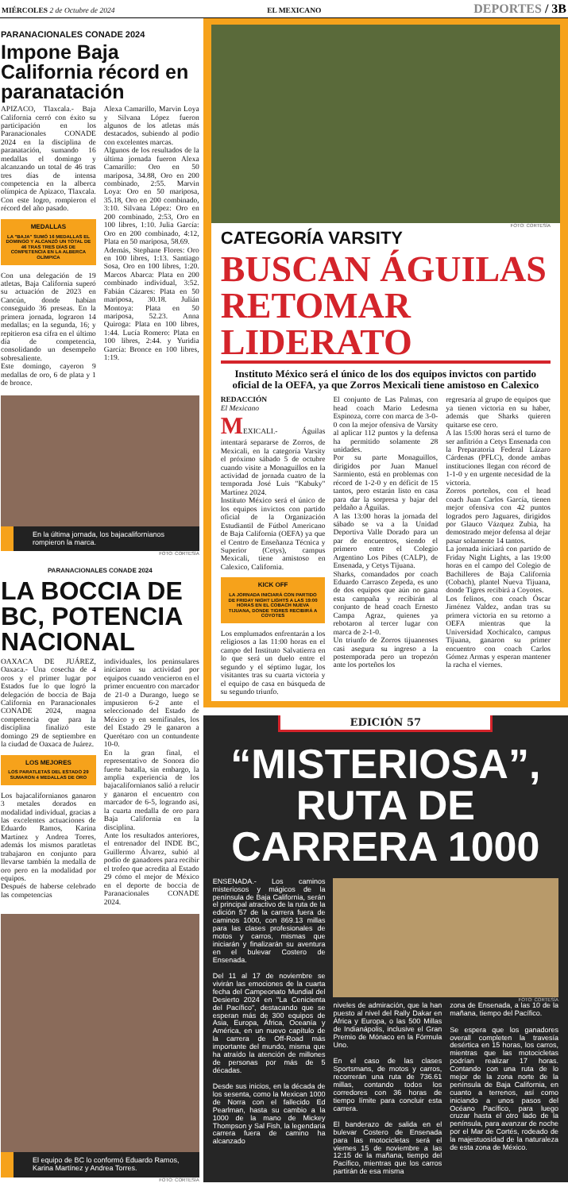MIÉRCOLES 2 de Octubre de 2024 EL MEXICANO DEPORTES / 3B
PARANACIONALES CONADE 2024
Impone Baja California récord en paranatación
APIZACO, Tlaxcala.- Baja California cerró con éxito su participación en los Paranacionales CONADE 2024 en la disciplina de paranatación, sumando 16 medallas el domingo y alcanzando un total de 46 tras tres días de intensa competencia en la alberca olímpica de Apizaco, Tlaxcala. Con este logro, rompieron el récord del año pasado.
MEDALLAS
LA "BAJA" SUMÓ 16 MEDALLAS EL DOMINGO Y ALCANZÓ UN TOTAL DE 46 TRAS TRES DÍAS DE COMPETENCIA EN LA ALBERCA OLÍMPICA
Con una delegación de 19 atletas, Baja California superó su actuación de 2023 en Cancún, donde habían conseguido 36 preseas. En la primera jornada, lograron 14 medallas; en la segunda, 16; y repitieron esa cifra en el último día de competencia, consolidando un desempeño sobresaliente.
Este domingo, cayeron 9 medallas de oro, 6 de plata y 1 de bronce.
Alexa Camarillo, Marvin Loya y Silvana López fueron algunos de los atletas más destacados, subiendo al podio con excelentes marcas.
Algunos de los resultados de la última jornada fueron Alexa Camarillo: Oro en 50 mariposa, 34.88, Oro en 200 combinado, 2:55. Marvin Loya: Oro en 50 mariposa, 35.18, Oro en 200 combinado, 3:10. Silvana López: Oro en 200 combinado, 2:53, Oro en 100 libres, 1:10. Julia García: Oro en 200 combinado, 4:12, Plata en 50 mariposa, 58.69.
Además, Stephane Flores: Oro en 100 libres, 1:13. Santiago Sosa, Oro en 100 libres, 1:20. Marcos Abarca: Plata en 200 combinado individual, 3:52. Fabián Cázares: Plata en 50 mariposa, 30.18. Julián Montoya: Plata en 50 mariposa, 52.23. Anna Quiroga: Plata en 100 libres, 1:44. Lucía Romero: Plata en 100 libres, 2:44. y Yuridia García: Bronce en 100 libres, 1:19.
En la última jornada, los bajacalifornianos rompieron la marca.
FOTO: CORTESÍA
PARANACIONALES CONADE 2024
LA BOCCIA DE BC, POTENCIA NACIONAL
OAXACA DE JUÁREZ, Oaxaca.- Una cosecha de 4 oros y el primer lugar por Estados fue lo que logró la delegación de boccia de Baja California en Paranacionales CONADE 2024, magna competencia que para la disciplina finalizó este domingo 29 de septiembre en la ciudad de Oaxaca de Juárez.
LOS MEJORES
LOS PARATLETAS DEL ESTADO 29 SUMARON 4 MEDALLAS DE ORO
Los bajacalifornianos ganaron 3 metales dorados en modalidad individual, gracias a las excelentes actuaciones de Eduardo Ramos, Karina Martínez y Andrea Torres, además los mismos paratletas trabajaron en conjunto para llevarse también la medalla de oro pero en la modalidad por equipos.
Después de haberse celebrado las competencias
individuales, los peninsulares iniciaron su actividad por equipos cuando vencieron en el primer encuentro con marcador de 21-0 a Durango, luego se impusieron 6-2 ante el seleccionado del Estado de México y en semifinales, los del Estado 29 le ganaron a Querétaro con un contundente 10-0.
En la gran final, el representativo de Sonora dio fuerte batalla, sin embargo, la amplia experiencia de los bajacalifornianos salió a relucir y ganaron el encuentro con marcador de 6-5, logrando así, la cuarta medalla de oro para Baja California en la disciplina.
Ante los resultados anteriores, el entrenador del INDE BC, Guillermo Álvarez, subió al podio de ganadores para recibir el trofeo que acredita al Estado 29 cómo el mejor de México en el deporte de boccia de Paranacionales CONADE 2024.
El equipo de BC lo conformó Eduardo Ramos, Karina Martínez y Andrea Torres.
FOTO: CORTESÍA
FOTO: CORTESÍA
CATEGORÍA VARSITY
BUSCAN ÁGUILAS RETOMAR LIDERATO
Instituto México será el único de los dos equipos invictos con partido oficial de la OEFA, ya que Zorros Mexicali tiene amistoso en Calexico
REDACCIÓN
El Mexicano
MEXICALI.- Águilas intentará separarse de Zorros, de Mexicali, en la categoría Varsity el próximo sábado 5 de octubre cuando visite a Monaguillos en la actividad de jornada cuatro de la temporada José Luis "Kabuky" Martínez 2024.
Instituto México será el único de los equipos invictos con partido oficial de la Organización Estudiantil de Fútbol Americano de Baja California (OEFA) ya que el Centro de Enseñanza Técnica y Superior (Cetys), campus Mexicali, tiene amistoso en Calexico, California.
KICK OFF
LA JORNADA INICIARÁ CON PARTIDO DE FRIDAY NIGHT LIGHTS A LAS 19:00 HORAS EN EL COBACH NUEVA TIJUANA, DONDE TIGRES RECIBIRÁ A COYOTES
Los emplumados enfrentarán a los religiosos a las 11:00 horas en el campo del Instituto Salvatierra en lo que será un duelo entre el segundo y el séptimo lugar, los visitantes tras su cuarta victoria y el equipo de casa en búsqueda de su segundo triunfo.
El conjunto de Las Palmas, con head coach Mario Ledesma Espinoza, corre con marca de 3-0-0 con la mejor ofensiva de Varsity al aplicar 112 puntos y la defensa ha permitido solamente 28 unidades.
Por su parte Monaguillos, dirigidos por Juan Manuel Sarmiento, está en problemas con récord de 1-2-0 y en déficit de 15 tantos, pero estarán listo en casa para dar la sorpresa y bajar del peldaño a Águilas.
A las 13:00 horas la jornada del sábado se va a la Unidad Deportiva Valle Dorado para un par de encuentros, siendo el primero entre el Colegio Argentino Los Pibes (CALP), de Ensenada, y Cetys Tijuana.
Sharks, comandados por coach Eduardo Carrasco Zepeda, es uno de dos equipos que aún no gana esta campaña y recibirán al conjunto de head coach Ernesto Campa Agraz, quienes ya rebotaron al tercer lugar con marca de 2-1-0.
Un triunfo de Zorros tijuanenses casi asegura su ingreso a la postemporada pero un tropezón ante los porteños los
regresaría al grupo de equipos que ya tienen victoria en su haber, además que Sharks quieren quitarse ese cero.
A las 15:00 horas será el turno de ser anfitrión a Cetys Ensenada con la Preparatoria Federal Lázaro Cárdenas (PFLC), donde ambas instituciones llegan con récord de 1-1-0 y en urgente necesidad de la victoria.
Zorros porteños, con el head coach Juan Carlos García, tienen mejor ofensiva con 42 puntos logrados pero Jaguares, dirigidos por Glauco Vázquez Zubia, ha demostrado mejor defensa al dejar pasar solamente 14 tantos.
La jornada iniciará con partido de Friday Night Lights, a las 19:00 horas en el campo del Colegio de Bachilleres de Baja California (Cobach), plantel Nueva Tijuana, donde Tigres recibirá a Coyotes.
Los felinos, con coach Óscar Jiménez Valdez, andan tras su primera victoria en su retorno a OEFA mientras que la Universidad Xochicalco, campus Tijuana, ganaron su primer encuentro con coach Carlos Gómez Armas y esperan mantener la racha el viernes.
EDICIÓN 57
“MISTERIOSA”, RUTA DE CARRERA 1000
ENSENADA.- Los caminos misteriosos y mágicos de la península de Baja California, serán el principal atractivo de la ruta de la edición 57 de la carrera fuera de caminos 1000, con 869.13 millas para las clases profesionales de motos y carros, mismas que iniciarán y finalizarán su aventura en el bulevar Costero de Ensenada.
Del 11 al 17 de noviembre se vivirán las emociones de la cuarta fecha del Campeonato Mundial del Desierto 2024 en "La Cenicienta del Pacífico", destacando que se esperan más de 300 equipos de Asia, Europa, África, Oceanía y América, en un nuevo capítulo de la carrera de Off-Road más importante del mundo, misma que ha atraído la atención de millones de personas por más de 5 décadas.
Desde sus inicios, en la década de los sesenta, como la Mexican 1000 de Norra con el fallecido Ed Pearlman, hasta su cambio a la 1000 de la mano de Mickey Thompson y Sal Fish, la legendaria carrera fuera de camino ha alcanzado
FOTO: CORTESÍA
niveles de admiración, que la han puesto al nivel del Rally Dakar en África y Europa, o las 500 Millas de Indianápolis, inclusive el Gran Premio de Mónaco en la Fórmula Uno.
En el caso de las clases Sportsmans, de motos y carros, recorrerán una ruta de 736.61 millas, contando todos los corredores con 36 horas de tiempo límite para concluir esta carrera.
El banderazo de salida en el bulevar Costero de Ensenada para las motocicletas será el viernes 15 de noviembre a las 12:15 de la mañana, tiempo del Pacífico, mientras que los carros partirán de esa misma
zona de Ensenada, a las 10 de la mañana, tiempo del Pacífico.
Se espera que los ganadores overall completen la travesía desértica en 15 horas, los carros, mientras que las motocicletas podrían realizar 17 horas. Contando con una ruta de lo mejor de la zona norte de la península de Baja California, en cuanto a terrenos, así como iniciando a unos pasos del Océano Pacífico, para luego cruzar hasta el otro lado de la península, para avanzar de noche por el Mar de Cortés, rodeado de la majestuosidad de la naturaleza de esta zona de México.